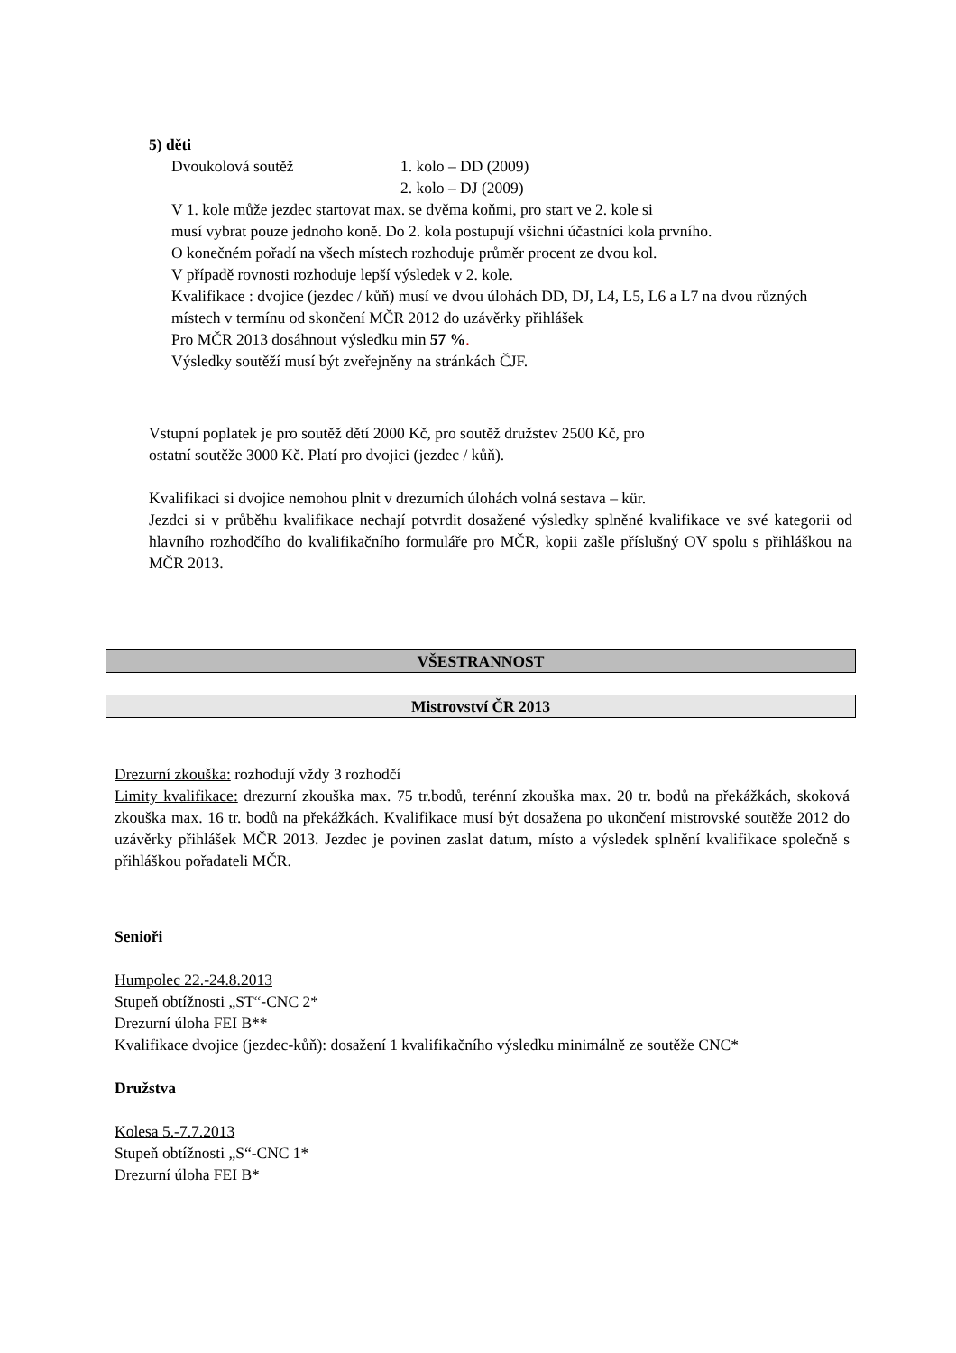5) děti
Dvoukolová soutěž 1. kolo – DD (2009)
2. kolo – DJ (2009)
V 1. kole může jezdec startovat max. se dvěma koňmi, pro start ve 2. kole si
musí vybrat pouze jednoho koně. Do 2. kola postupují všichni účastníci kola prvního.
O konečném pořadí na všech místech rozhoduje průměr procent ze dvou kol.
V případě rovnosti rozhoduje lepší výsledek v 2. kole.
Kvalifikace : dvojice (jezdec / kůň) musí ve dvou úlohách DD, DJ, L4, L5, L6 a L7 na dvou různých místech v termínu od skončení MČR 2012 do uzávěrky přihlášek
Pro MČR 2013 dosáhnout výsledku min 57 %.
Výsledky soutěží musí být zveřejněny na stránkách ČJF.
Vstupní poplatek je pro soutěž dětí 2000 Kč, pro soutěž družstev 2500 Kč, pro
ostatní soutěže 3000 Kč. Platí pro dvojici (jezdec / kůň).
Kvalifikaci si dvojice nemohou plnit v drezurních úlohách volná sestava – kür.
Jezdci si v průběhu kvalifikace nechají potvrdit dosažené výsledky splněné kvalifikace ve své kategorii od hlavního rozhodčího do kvalifikačního formuláře pro MČR, kopii zašle příslušný OV spolu s přihláškou na MČR 2013.
VŠESTRANNOST
Mistrovství ČR 2013
Drezurní zkouška: rozhodují vždy 3 rozhodčí
Limity kvalifikace: drezurní zkouška max. 75 tr.bodů, terénní zkouška max. 20 tr. bodů na překážkách, skoková zkouška max. 16 tr. bodů na překážkách. Kvalifikace musí být dosažena po ukončení mistrovské soutěže 2012 do uzávěrky přihlášek MČR 2013. Jezdec je povinen zaslat datum, místo a výsledek splnění kvalifikace společně s přihláškou pořadateli MČR.
Senioři
Humpolec 22.-24.8.2013
Stupeň obtížnosti „ST“-CNC 2*
Drezurní úloha FEI B**
Kvalifikace dvojice (jezdec-kůň): dosažení 1 kvalifikačního výsledku minimálně ze soutěže CNC*
Družstva
Kolesa 5.-7.7.2013
Stupeň obtížnosti „S“-CNC 1*
Drezurní úloha FEI B*